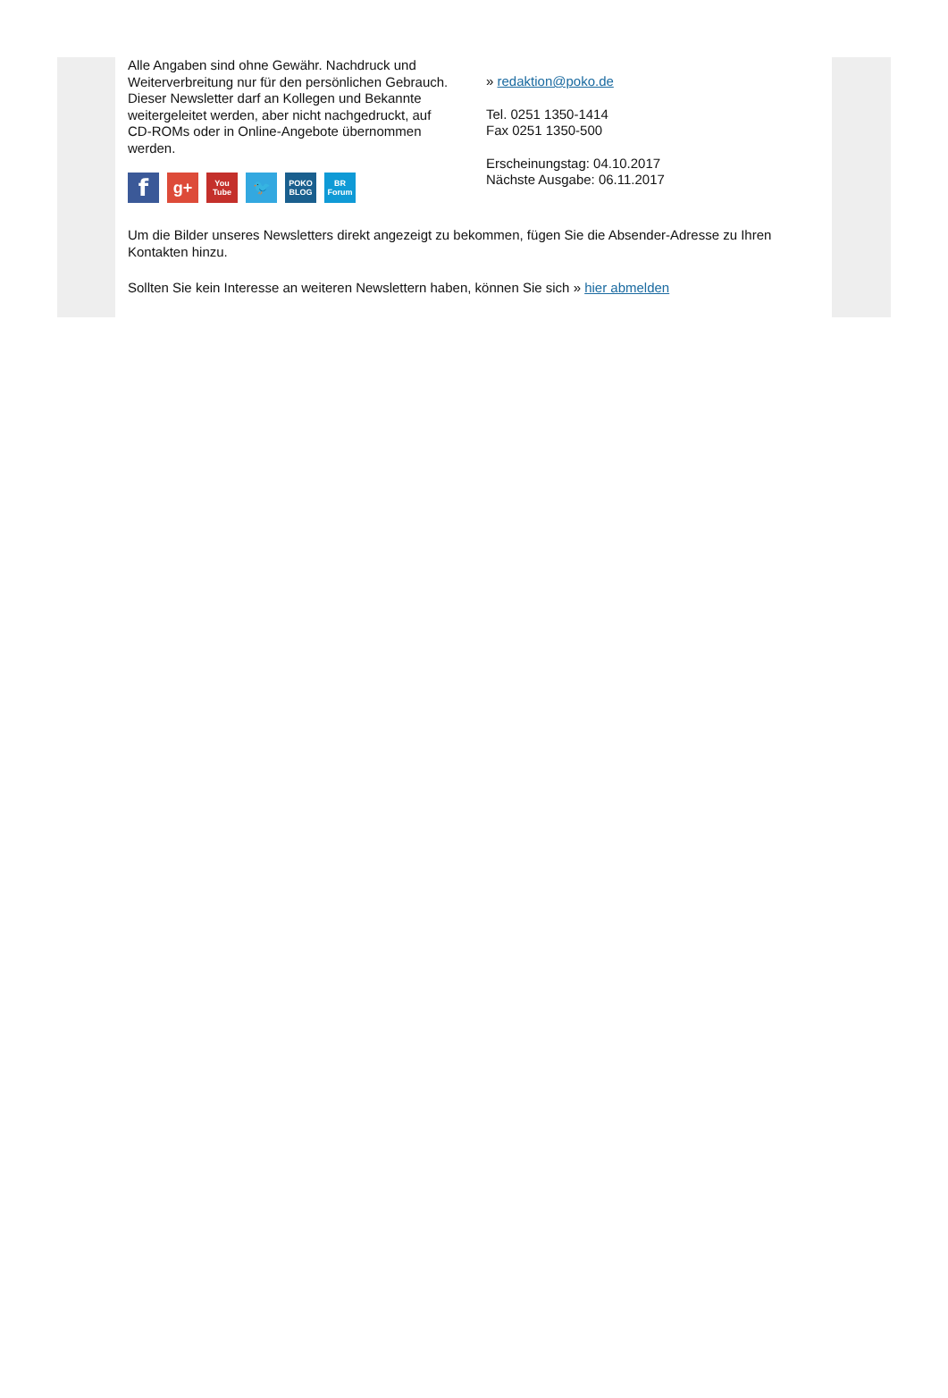Alle Angaben sind ohne Gewähr. Nachdruck und Weiterverbreitung nur für den persönlichen Gebrauch. Dieser Newsletter darf an Kollegen und Bekannte weitergeleitet werden, aber nicht nachgedruckt, auf CD-ROMs oder in Online-Angebote übernommen werden.
f
g+
You Tube
🐦
POKO BLOG
BR Forum
» redaktion@poko.de
Tel. 0251 1350-1414
Fax 0251 1350-500
Erscheinungstag: 04.10.2017
Nächste Ausgabe: 06.11.2017
Um die Bilder unseres Newsletters direkt angezeigt zu bekommen, fügen Sie die Absender-Adresse zu Ihren Kontakten hinzu.
Sollten Sie kein Interesse an weiteren Newslettern haben, können Sie sich » hier abmelden